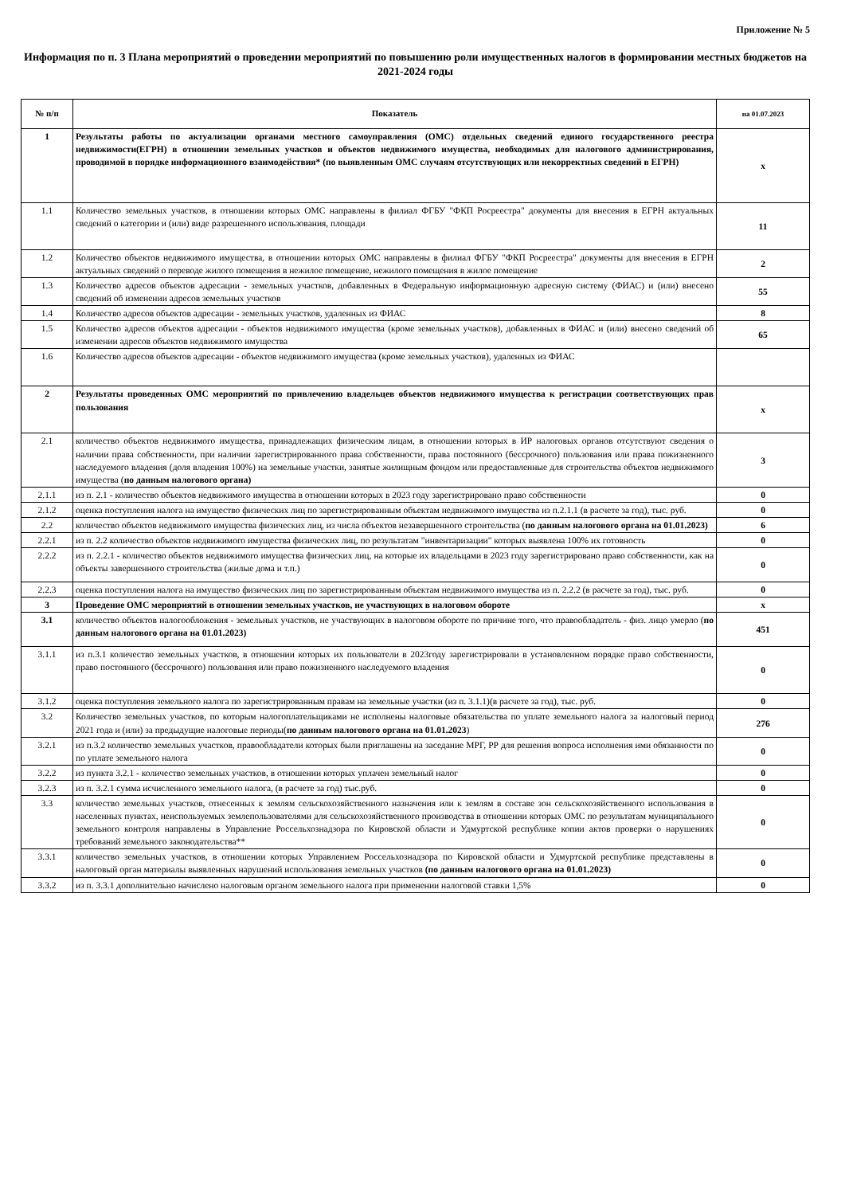Приложение № 5
Информация по п. 3 Плана мероприятий о проведении мероприятий по повышению роли имущественных налогов в формировании местных бюджетов на 2021-2024 годы
| № п/п | Показатель | на 01.07.2023 |
| --- | --- | --- |
| 1 | Результаты работы по актуализации органами местного самоуправления (ОМС) отдельных сведений единого государственного реестра недвижимости(ЕГРН) в отношении земельных участков и объектов недвижимого имущества, необходимых для налогового администрирования, проводимой в порядке информационного взаимодействия* (по выявленным ОМС случаям отсутствующих или некорректных сведений в ЕГРН) | х |
| 1.1 | Количество земельных участков, в отношении которых ОМС направлены в филиал ФГБУ "ФКП Росреестра" документы для внесения в ЕГРН актуальных сведений о категории и (или) виде разрешенного использования, площади | 11 |
| 1.2 | Количество объектов недвижимого имущества, в отношении которых ОМС направлены в филиал ФГБУ "ФКП Росреестра" документы для внесения в ЕГРН актуальных сведений о переводе жилого помещения в нежилое помещение, нежилого помещения в жилое помещение | 2 |
| 1.3 | Количество адресов объектов адресации - земельных участков, добавленных в Федеральную информационную адресную систему (ФИАС) и (или) внесено сведений об изменении адресов земельных участков | 55 |
| 1.4 | Количество адресов объектов адресации - земельных участков, удаленных из ФИАС | 8 |
| 1.5 | Количество адресов объектов адресации - объектов недвижимого имущества (кроме земельных участков), добавленных в ФИАС и (или) внесено сведений об изменении адресов объектов недвижимого имущества | 65 |
| 1.6 | Количество адресов объектов адресации - объектов недвижимого имущества (кроме земельных участков), удаленных из ФИАС | |
| 2 | Результаты проведенных ОМС мероприятий по привлечению владельцев объектов недвижимого имущества к регистрации соответствующих прав пользования | х |
| 2.1 | количество объектов недвижимого имущества, принадлежащих физическим лицам, в отношении которых в ИР налоговых органов отсутствуют сведения о наличии права собственности, при наличии зарегистрированного права собственности, права постоянного (бессрочного) пользования или права пожизненного наследуемого владения (доля владения 100%) на земельные участки, занятые жилищным фондом или предоставленные для строительства объектов недвижимого имущества ( по данным налогового органа) | 3 |
| 2.1.1 | из п. 2.1 - количество объектов недвижимого имущества в отношении которых в 2023 году зарегистрировано право собственности | 0 |
| 2.1.2 | оценка поступления налога на имущество физических лиц по зарегистрированным объектам недвижимого имущества из п.2.1.1 (в расчете за год), тыс. руб. | 0 |
| 2.2 | количество объектов недвижимого имущества физических лиц, из числа объектов незавершенного строительства ( по данным налогового органа на 01.01.2023) | 6 |
| 2.2.1 | из п. 2.2 количество объектов недвижимого имущества физических лиц, по результатам "инвентаризации" которых выявлена 100% их готовность | 0 |
| 2.2.2 | из п. 2.2.1 - количество объектов недвижимого имущества физических лиц, на которые их владельцами в 2023 году зарегистрировано право собственности, как на объекты завершенного строительства (жилые дома и т.п.) | 0 |
| 2.2.3 | оценка поступления налога на имущество физических лиц по зарегистрированным объектам недвижимого имущества из п. 2.2.2 (в расчете за год), тыс. руб. | 0 |
| 3 | Проведение ОМС мероприятий в отношении земельных участков, не участвующих в налоговом обороте | х |
| 3.1 | количество объектов налогообложения - земельных участков, не участвующих в налоговом обороте по причине того, что правообладатель - физ. лицо умерло ( по данным налогового органа на 01.01.2023) | 451 |
| 3.1.1 | из п.3.1 количество земельных участков, в отношении которых их пользователи в 2023году зарегистрировали в установленном порядке право собственности, право постоянного (бессрочного) пользования или право пожизненного наследуемого владения | 0 |
| 3.1.2 | оценка поступления земельного налога по зарегистрированным правам на земельные участки (из п. 3.1.1)(в расчете за год), тыс. руб. | 0 |
| 3.2 | Количество земельных участков, по которым налогоплательщиками не исполнены налоговые обязательства по уплате земельного налога за налоговый период 2021 года и (или) за предыдущие налоговые периоды( по данным налогового органа на 01.01.2023 ) | 276 |
| 3.2.1 | из п.3.2 количество земельных участков, правообладатели которых были приглашены на заседание МРГ, РР для решения вопроса исполнения ими обязанности по по уплате земельного налога | 0 |
| 3.2.2 | из пункта 3.2.1 - количество земельных участков, в отношении которых уплачен земельный налог | 0 |
| 3.2.3 | из п. 3.2.1 сумма исчисленного земельного налога, (в расчете за год) тыс.руб. | 0 |
| 3.3 | количество земельных участков, отнесенных к землям сельскохозяйственного назначения или к землям в составе зон сельскохозяйственного использования в населенных пунктах, неиспользуемых землепользователями для сельскохозяйственного производства в отношении которых ОМС по результатам муниципального земельного контроля направлены в Управление Россельхознадзора по Кировской области и Удмуртской республике копии актов проверки о нарушениях требований земельного законодательства** | 0 |
| 3.3.1 | количество земельных участков, в отношении которых Управлением Россельхознадзора по Кировской области и Удмуртской республике представлены в налоговый орган материалы выявленных нарушений использования земельных участков (по данным налогового органа на 01.01.2023) | 0 |
| 3.3.2 | из п. 3.3.1 дополнительно начислено налоговым органом земельного налога при применении налоговой ставки 1,5% | 0 |